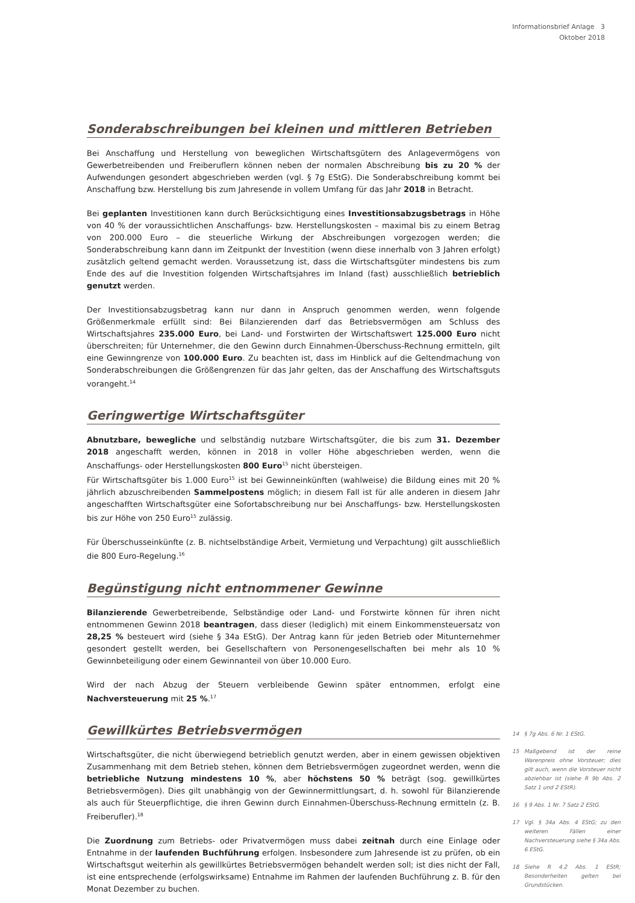Informationsbrief Anlage 3
Oktober 2018
Sonderabschreibungen bei kleinen und mittleren Betrieben
Bei Anschaffung und Herstellung von beweglichen Wirtschaftsgütern des Anlagevermögens von Gewerbetreibenden und Freiberuflern können neben der normalen Abschreibung bis zu 20 % der Aufwendungen gesondert abgeschrieben werden (vgl. § 7g EStG). Die Sonderabschreibung kommt bei Anschaffung bzw. Herstellung bis zum Jahresende in vollem Umfang für das Jahr 2018 in Betracht.
Bei geplanten Investitionen kann durch Berücksichtigung eines Investitionsabzugsbetrags in Höhe von 40 % der voraussichtlichen Anschaffungs- bzw. Herstellungskosten – maximal bis zu einem Betrag von 200.000 Euro – die steuerliche Wirkung der Abschreibungen vorgezogen werden; die Sonderabschreibung kann dann im Zeitpunkt der Investition (wenn diese innerhalb von 3 Jahren erfolgt) zusätzlich geltend gemacht werden. Voraussetzung ist, dass die Wirtschaftsgüter mindestens bis zum Ende des auf die Investition folgenden Wirtschaftsjahres im Inland (fast) ausschließlich betrieblich genutzt werden.
Der Investitionsabzugsbetrag kann nur dann in Anspruch genommen werden, wenn folgende Größenmerkmale erfüllt sind: Bei Bilanzierenden darf das Betriebsvermögen am Schluss des Wirtschaftsjahres 235.000 Euro, bei Land- und Forstwirten der Wirtschaftswert 125.000 Euro nicht überschreiten; für Unternehmer, die den Gewinn durch Einnahmen-Überschuss-Rechnung ermitteln, gilt eine Gewinngrenze von 100.000 Euro. Zu beachten ist, dass im Hinblick auf die Geltendmachung von Sonderabschreibungen die Größengrenzen für das Jahr gelten, das der Anschaffung des Wirtschaftsguts vorangeht.<sup>14</sup>
Geringwertige Wirtschaftsgüter
Abnutzbare, bewegliche und selbständig nutzbare Wirtschaftsgüter, die bis zum 31. Dezember 2018 angeschafft werden, können in 2018 in voller Höhe abgeschrieben werden, wenn die Anschaffungs- oder Herstellungskosten 800 Euro<sup>15</sup> nicht übersteigen.
Für Wirtschaftsgüter bis 1.000 Euro<sup>15</sup> ist bei Gewinneinkünften (wahlweise) die Bildung eines mit 20 % jährlich abzuschreibenden Sammelpostens möglich; in diesem Fall ist für alle anderen in diesem Jahr angeschafften Wirtschaftsgüter eine Sofortabschreibung nur bei Anschaffungs- bzw. Herstellungskosten bis zur Höhe von 250 Euro<sup>15</sup> zulässig.
Für Überschusseinkünfte (z. B. nichtselbständige Arbeit, Vermietung und Verpachtung) gilt ausschließlich die 800 Euro-Regelung.<sup>16</sup>
Begünstigung nicht entnommener Gewinne
Bilanzierende Gewerbetreibende, Selbständige oder Land- und Forstwirte können für ihren nicht entnommenen Gewinn 2018 beantragen, dass dieser (lediglich) mit einem Einkommensteuersatz von 28,25 % besteuert wird (siehe § 34a EStG). Der Antrag kann für jeden Betrieb oder Mitunternehmer gesondert gestellt werden, bei Gesellschaftern von Personengesellschaften bei mehr als 10 % Gewinnbeteiligung oder einem Gewinnanteil von über 10.000 Euro.
Wird der nach Abzug der Steuern verbleibende Gewinn später entnommen, erfolgt eine Nachversteuerung mit 25 %.<sup>17</sup>
Gewillkürtes Betriebsvermögen
Wirtschaftsgüter, die nicht überwiegend betrieblich genutzt werden, aber in einem gewissen objektiven Zusammenhang mit dem Betrieb stehen, können dem Betriebsvermögen zugeordnet werden, wenn die betriebliche Nutzung mindestens 10 %, aber höchstens 50 % beträgt (sog. gewillkürtes Betriebsvermögen). Dies gilt unabhängig von der Gewinnermittlungsart, d. h. sowohl für Bilanzierende als auch für Steuerpflichtige, die ihren Gewinn durch Einnahmen-Überschuss-Rechnung ermitteln (z. B. Freiberufler).<sup>18</sup>
Die Zuordnung zum Betriebs- oder Privatvermögen muss dabei zeitnah durch eine Einlage oder Entnahme in der laufenden Buchführung erfolgen. Insbesondere zum Jahresende ist zu prüfen, ob ein Wirtschaftsgut weiterhin als gewillkürtes Betriebsvermögen behandelt werden soll; ist dies nicht der Fall, ist eine entsprechende (erfolgswirksame) Entnahme im Rahmen der laufenden Buchführung z. B. für den Monat Dezember zu buchen.
14 § 7g Abs. 6 Nr. 1 EStG.
15 Maßgebend ist der reine Warenpreis ohne Vorsteuer; dies gilt auch, wenn die Vorsteuer nicht abziehbar ist (siehe R 9b Abs. 2 Satz 1 und 2 EStR).
16 § 9 Abs. 1 Nr. 7 Satz 2 EStG.
17 Vgl. § 34a Abs. 4 EStG; zu den weiteren Fällen einer Nachversteuerung siehe § 34a Abs. 6 EStG.
18 Siehe R 4.2 Abs. 1 EStR; Besonderheiten gelten bei Grundstücken.